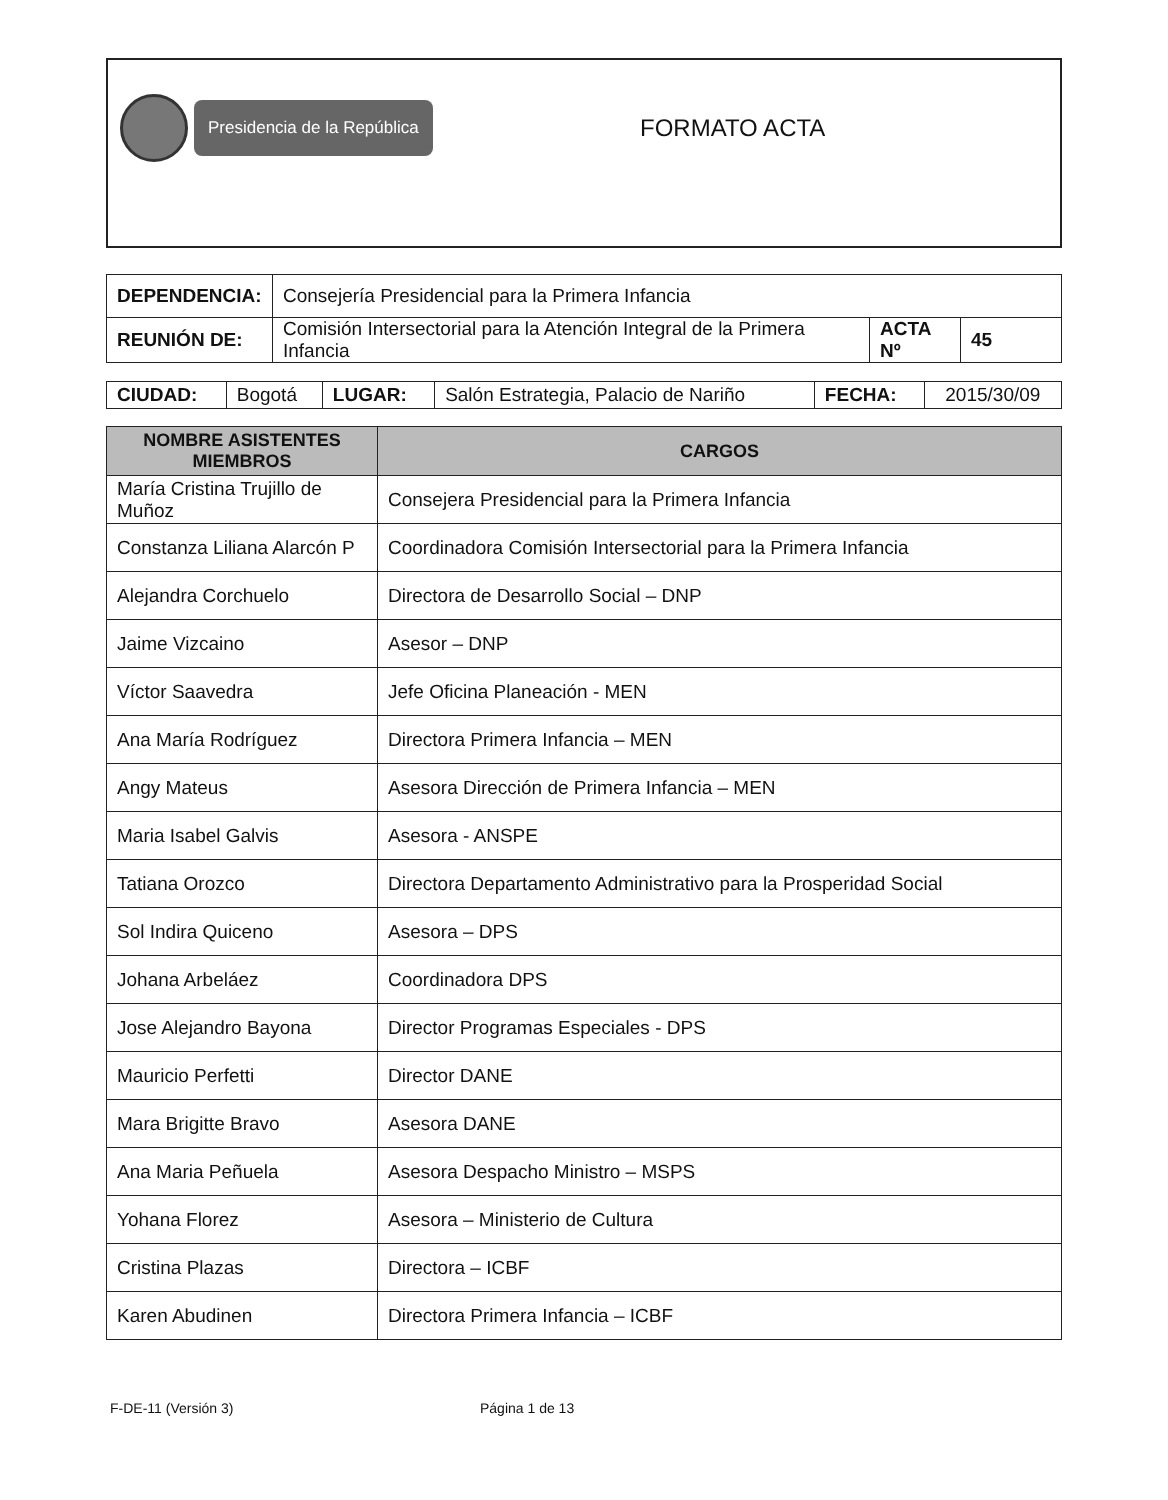Presidencia de la República
FORMATO ACTA
| DEPENDENCIA: | Consejería Presidencial para la Primera Infancia | | |
| REUNIÓN DE: | Comisión Intersectorial para la Atención Integral de la Primera Infancia | ACTA Nº | 45 |
| CIUDAD: | Bogotá | LUGAR: | Salón Estrategia, Palacio de Nariño | FECHA: | 2015/30/09 |
| NOMBRE ASISTENTES MIEMBROS | CARGOS |
| --- | --- |
| María Cristina Trujillo de Muñoz | Consejera Presidencial para la Primera Infancia |
| Constanza Liliana Alarcón P | Coordinadora Comisión Intersectorial para la Primera Infancia |
| Alejandra Corchuelo | Directora de Desarrollo Social – DNP |
| Jaime Vizcaino | Asesor – DNP |
| Víctor Saavedra | Jefe Oficina Planeación - MEN |
| Ana María Rodríguez | Directora Primera Infancia – MEN |
| Angy Mateus | Asesora Dirección de Primera Infancia – MEN |
| Maria Isabel Galvis | Asesora - ANSPE |
| Tatiana Orozco | Directora Departamento Administrativo para la Prosperidad Social |
| Sol Indira Quiceno | Asesora – DPS |
| Johana Arbeláez | Coordinadora DPS |
| Jose Alejandro Bayona | Director Programas Especiales - DPS |
| Mauricio Perfetti | Director DANE |
| Mara Brigitte Bravo | Asesora DANE |
| Ana Maria Peñuela | Asesora Despacho Ministro – MSPS |
| Yohana Florez | Asesora – Ministerio de Cultura |
| Cristina Plazas | Directora – ICBF |
| Karen Abudinen | Directora Primera Infancia – ICBF |
F-DE-11 (Versión 3) Página 1 de 13